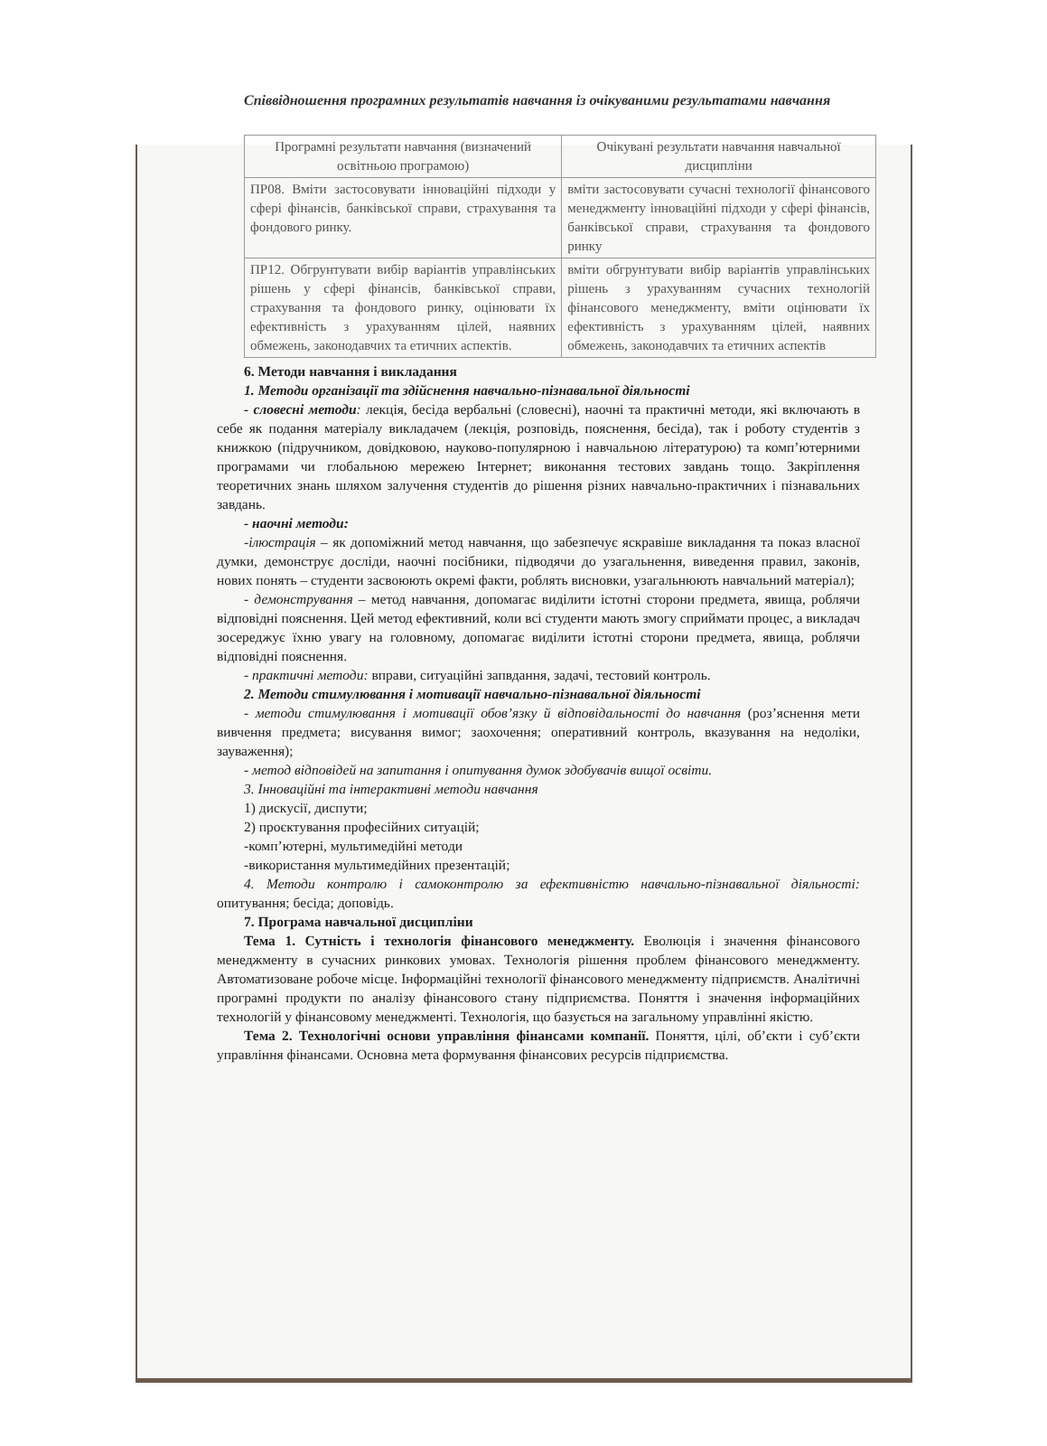Співвідношення програмних результатів навчання із очікуваними результатами навчання
| Програмні результати навчання (визначений освітньою програмою) | Очікувані результати навчання навчальної дисципліни |
| --- | --- |
| ПР08. Вміти застосовувати інноваційні підходи у сфері фінансів, банківської справи, страхування та фондового ринку. | вміти застосовувати сучасні технології фінансового менеджменту інноваційні підходи у сфері фінансів, банківської справи, страхування та фондового ринку |
| ПР12. Обгрунтувати вибір варіантів управлінських рішень у сфері фінансів, банківської справи, страхування та фондового ринку, оцінювати їх ефективність з урахуванням цілей, наявних обмежень, законодавчих та етичних аспектів. | вміти обгрунтувати вибір варіантів управлінських рішень з урахуванням сучасних технологій фінансового менеджменту, вміти оцінювати їх ефективність з урахуванням цілей, наявних обмежень, законодавчих та етичних аспектів |
6. Методи навчання і викладання
1. Методи організації та здійснення навчально-пізнавальної діяльності
- словесні методи: лекція, бесіда вербальні (словесні), наочні та практичні методи, які включають в себе як подання матеріалу викладачем (лекція, розповідь, пояснення, бесіда), так і роботу студентів з книжкою (підручником, довідковою, науково-популярною і навчальною літературою) та комп’ютерними програмами чи глобальною мережею Інтернет; виконання тестових завдань тощо. Закріплення теоретичних знань шляхом залучення студентів до рішення різних навчально-практичних і пізнавальних завдань.
- наочні методи:
-ілюстрація – як допоміжний метод навчання, що забезпечує яскравіше викладання та показ власної думки, демонструє досліди, наочні посібники, підводячи до узагальнення, виведення правил, законів, нових понять – студенти засвоюють окремі факти, роблять висновки, узагальнюють навчальний матеріал);
- демонстрування – метод навчання, допомагає виділити істотні сторони предмета, явища, роблячи відповідні пояснення. Цей метод ефективний, коли всі студенти мають змогу сприймати процес, а викладач зосереджує їхню увагу на головному, допомагає виділити істотні сторони предмета, явища, роблячи відповідні пояснення.
- практичні методи: вправи, ситуаційні запвдання, задачі, тестовий контроль.
2. Методи стимулювання і мотивації навчально-пізнавальної діяльності
- методи стимулювання і мотивації обов’язку й відповідальності до навчання (роз’яснення мети вивчення предмета; висування вимог; заохочення; оперативний контроль, вказування на недоліки, зауваження);
- метод відповідей на запитання і опитування думок здобувачів вищої освіти.
3. Інноваційні та інтерактивні методи навчання
1) дискусії, диспути;
2) проєктування професійних ситуацій;
-комп’ютерні, мультимедійні методи
-використання мультимедійних презентацій;
4. Методи контролю і самоконтролю за ефективністю навчально-пізнавальної діяльності: опитування; бесіда; доповідь.
7. Програма навчальної дисципліни
Тема 1. Сутність і технологія фінансового менеджменту. Еволюція і значення фінансового менеджменту в сучасних ринкових умовах. Технологія рішення проблем фінансового менеджменту. Автоматизоване робоче місце. Інформаційні технології фінансового менеджменту підприємств. Аналітичні програмні продукти по аналізу фінансового стану підприємства. Поняття і значення інформаційних технологій у фінансовому менеджменті. Технологія, що базується на загальному управлінні якістю.
Тема 2. Технологічні основи управління фінансами компанії. Поняття, цілі, об’єкти і суб’єкти управління фінансами. Основна мета формування фінансових ресурсів підприємства.